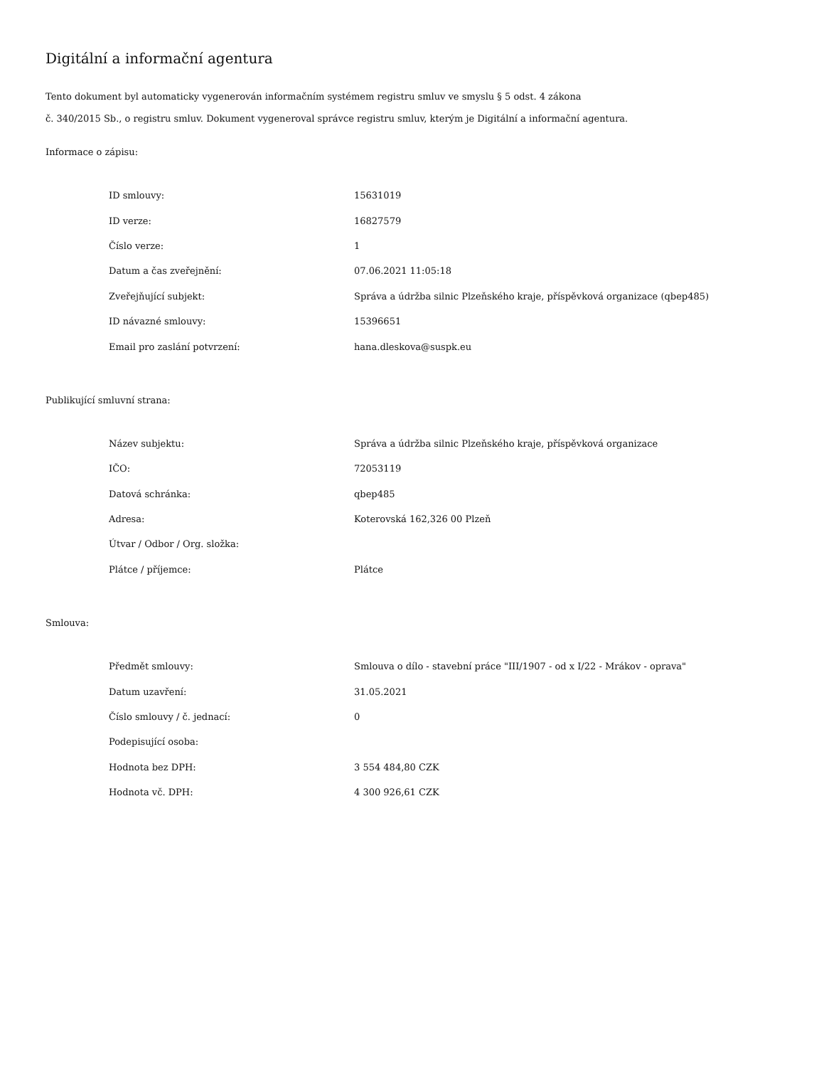Digitální a informační agentura
Tento dokument byl automaticky vygenerován informačním systémem registru smluv ve smyslu § 5 odst. 4 zákona
č. 340/2015 Sb., o registru smluv. Dokument vygeneroval správce registru smluv, kterým je Digitální a informační agentura.
Informace o zápisu:
| ID smlouvy: | 15631019 |
| ID verze: | 16827579 |
| Číslo verze: | 1 |
| Datum a čas zveřejnění: | 07.06.2021 11:05:18 |
| Zveřejňující subjekt: | Správa a údržba silnic Plzeňského kraje, příspěvková organizace (qbep485) |
| ID návazné smlouvy: | 15396651 |
| Email pro zaslání potvrzení: | hana.dleskova@suspk.eu |
Publikující smluvní strana:
| Název subjektu: | Správa a údržba silnic Plzeňského kraje, příspěvková organizace |
| IČO: | 72053119 |
| Datová schránka: | qbep485 |
| Adresa: | Koterovská 162,326 00 Plzeň |
| Útvar / Odbor / Org. složka: | |
| Plátce / příjemce: | Plátce |
Smlouva:
| Předmět smlouvy: | Smlouva o dílo - stavební práce "III/1907 - od x I/22 - Mrákov - oprava" |
| Datum uzavření: | 31.05.2021 |
| Číslo smlouvy / č. jednací: | 0 |
| Podepisující osoba: | |
| Hodnota bez DPH: | 3 554 484,80 CZK |
| Hodnota vč. DPH: | 4 300 926,61 CZK |